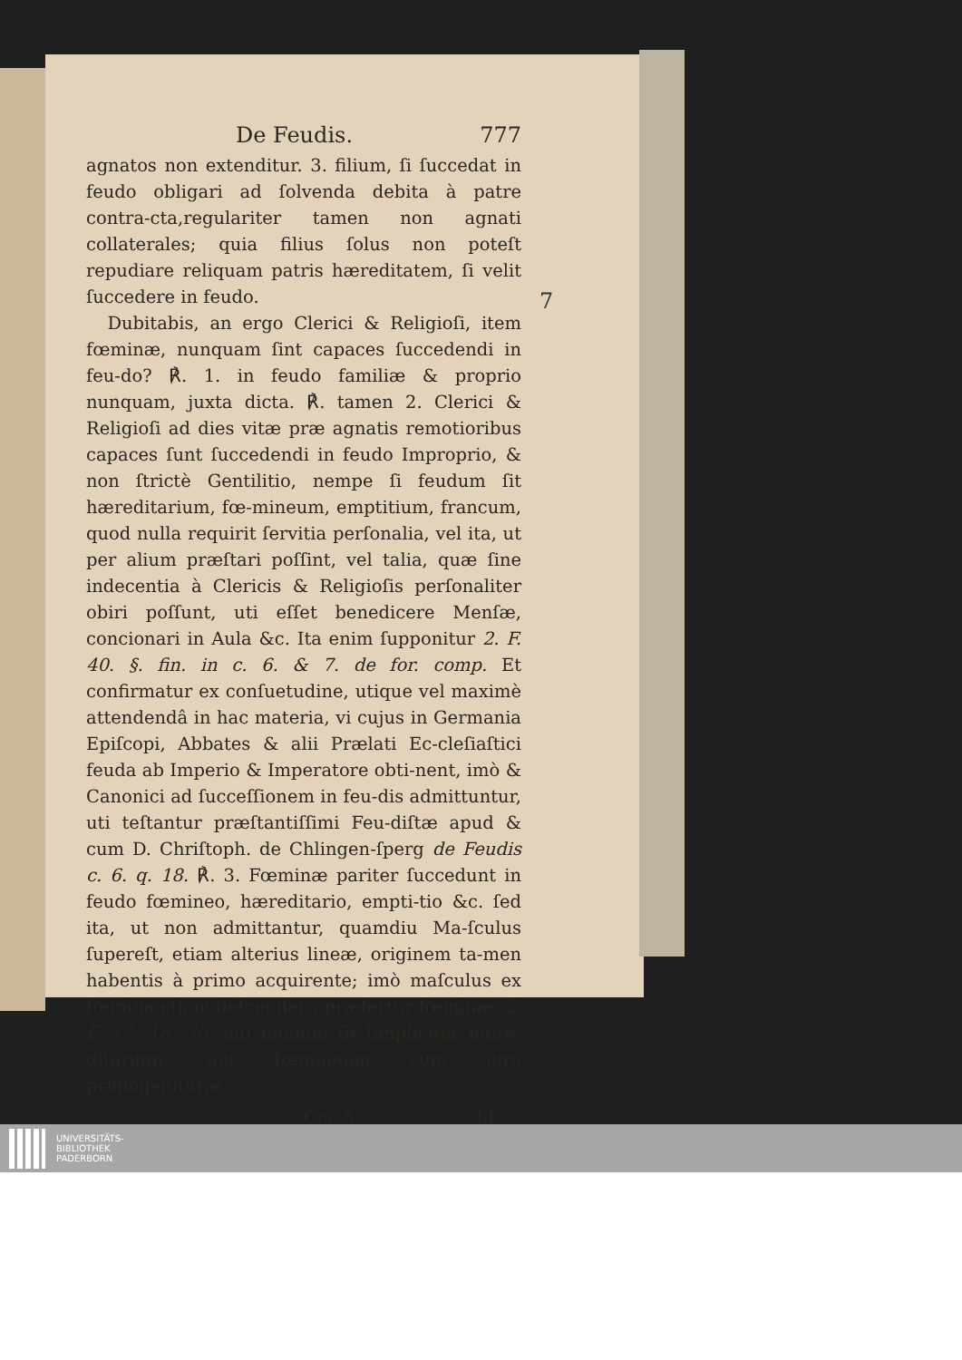7
De Feudis. 777
agnatos non extenditur. 3. filium, ſi ſuccedat in feudo obligari ad ſolvenda debita à patre contra-cta,regulariter tamen non agnati collaterales; quia filius ſolus non poteſt repudiare reliquam patris hæreditatem, ſi velit ſuccedere in feudo.
Dubitabis, an ergo Clerici & Religioſi, item fœminæ, nunquam ſint capaces ſuccedendi in feu-do? ℟. 1. in feudo familiæ & proprio nunquam, juxta dicta. ℟. tamen 2. Clerici & Religioſi ad dies vitæ præ agnatis remotioribus capaces ſunt ſuccedendi in feudo Improprio, & non ſtrictè Gentilitio, nempe ſi feudum ſit hæreditarium, fœ-mineum, emptitium, francum, quod nulla requirit ſervitia perſonalia, vel ita, ut per alium præſtari poſſint, vel talia, quæ ſine indecentia à Clericis & Religioſis perſonaliter obiri poſſunt, uti eſſet benedicere Menſæ, concionari in Aula &c. Ita enim ſupponitur 2. F. 40. §. fin. in c. 6. & 7. de for. comp. Et confirmatur ex conſuetudine, utique vel maximè attendendâ in hac materia, vi cujus in Germania Epiſcopi, Abbates & alii Prælati Ec-cleſiaſtici feuda ab Imperio & Imperatore obti-nent, imò & Canonici ad ſucceſſionem in feu-dis admittuntur, uti teſtantur præſtantiſſimi Feu-diſtæ apud & cum D. Chriſtoph. de Chlingen-ſperg de Feudis c. 6. q. 18. ℟. 3. Fœminæ pariter ſuccedunt in feudo fœmineo, hæreditario, empti-tio &c. ſed ita, ut non admittantur, quamdiu Ma-ſculus ſupereſt, etiam alterius lineæ, originem ta-men habentis à primo acquirente; imò maſculus ex fœmina etiam deſcendens præfertur fœminæ. 2. F. 17. 18. 30. niſi feudum ſit ſimpliciter hære-ditarium, aut fœmineum cum jure primogenituræ.
Ccc 5 Id
UNIVERSITÄTS-
BIBLIOTHEK
PADERBORN